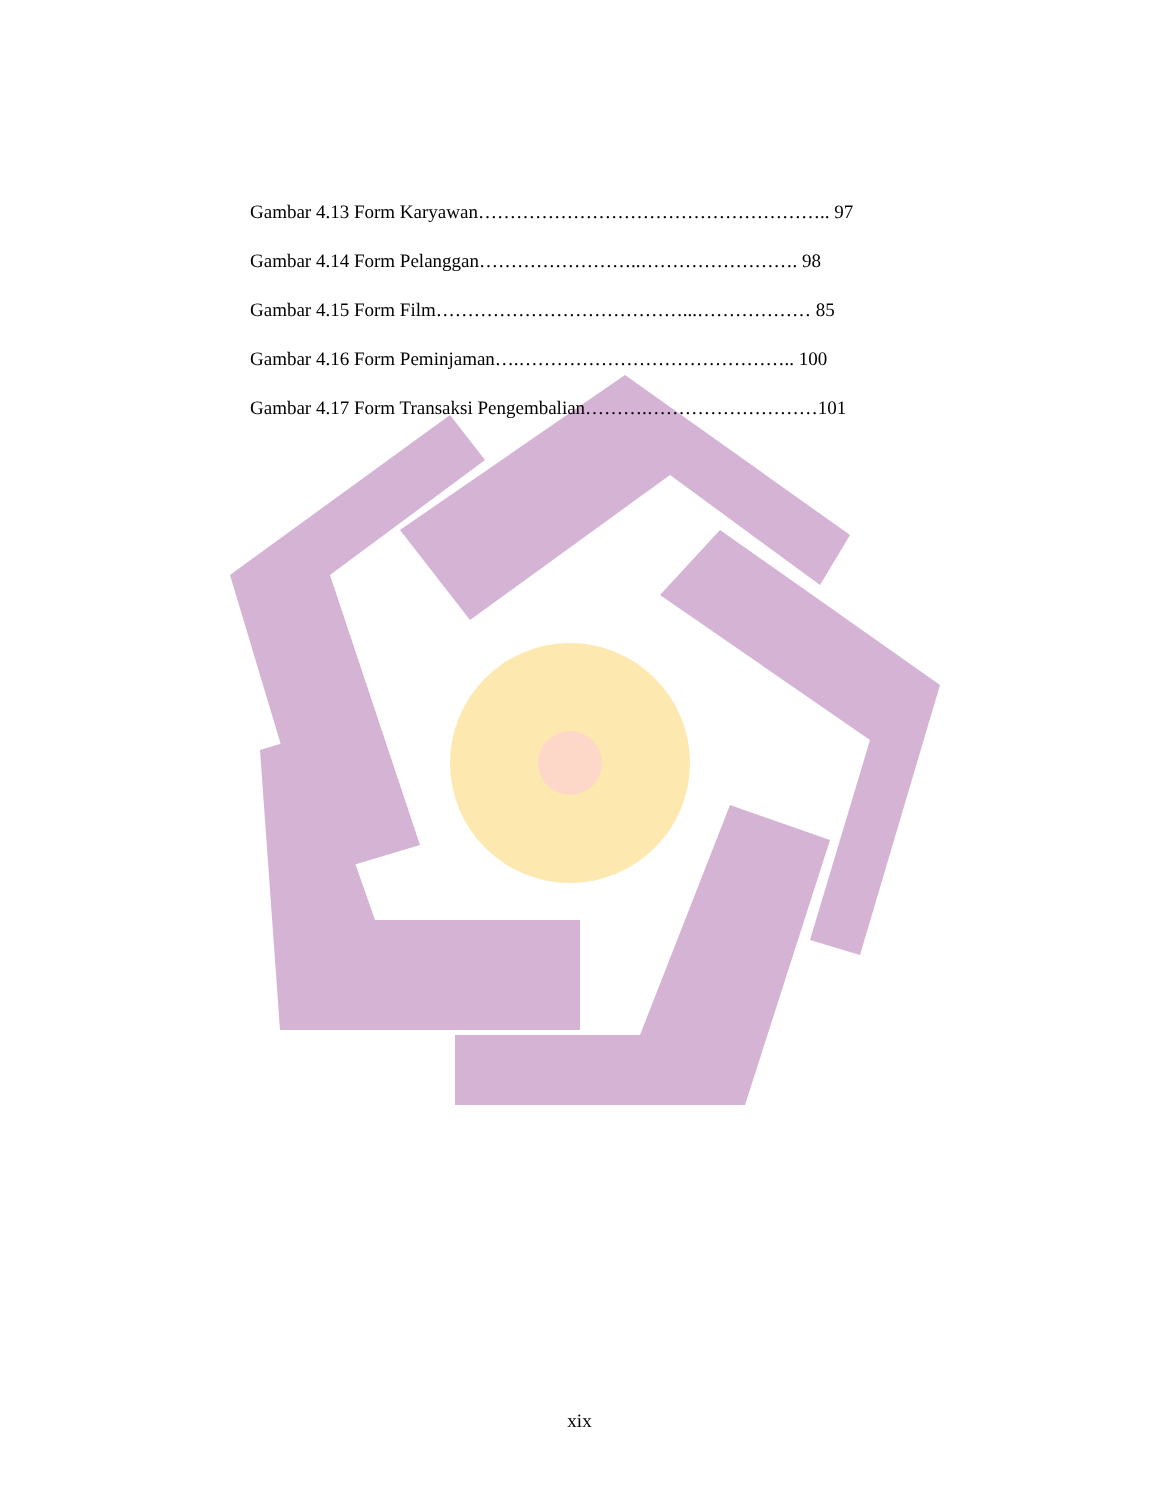Gambar 4.13 Form Karyawan……………………………………………….. 97
Gambar 4.14 Form Pelanggan……………………..……………………. 98
Gambar 4.15 Form Film…………………………………...……………… 85
Gambar 4.16 Form Peminjaman….…………………………………….. 100
Gambar 4.17 Form Transaksi Pengembalian……….………………………101
xix